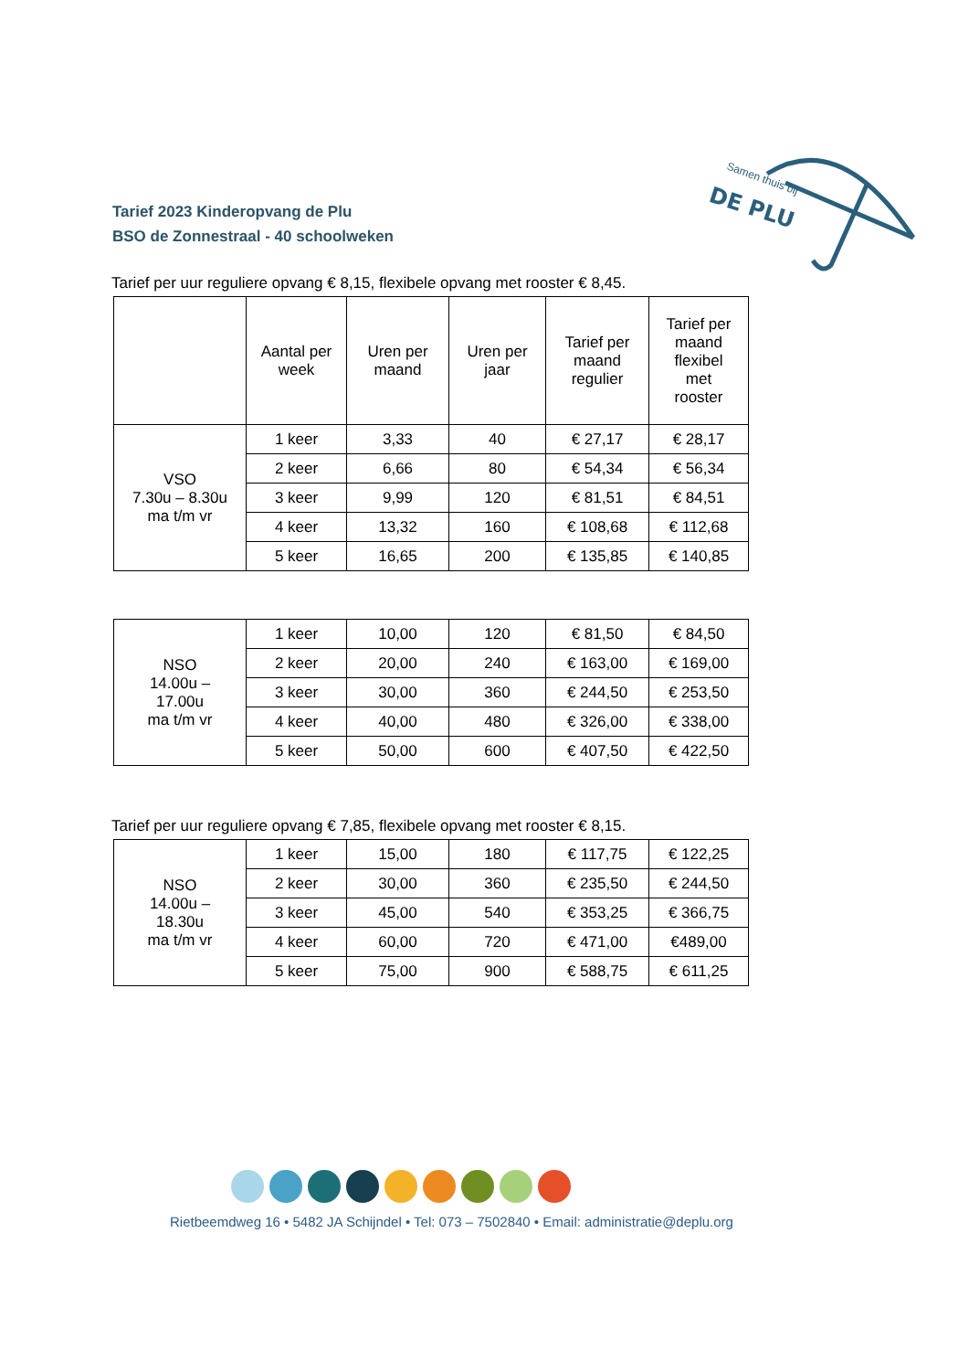DE PLU
Samen thuis bij
Tarief 2023 Kinderopvang de Plu
BSO de Zonnestraal - 40 schoolweken
Tarief per uur reguliere opvang € 8,15, flexibele opvang met rooster € 8,45.
| | Aantal per week | Uren per maand | Uren per jaar | Tarief per maand regulier | Tarief per maand flexibel met rooster |
| --- | --- | --- | --- | --- | --- |
| VSO 7.30u – 8.30u ma t/m vr | 1 keer | 3,33 | 40 | € 27,17 | € 28,17 |
| | 2 keer | 6,66 | 80 | € 54,34 | € 56,34 |
| | 3 keer | 9,99 | 120 | € 81,51 | € 84,51 |
| | 4 keer | 13,32 | 160 | € 108,68 | € 112,68 |
| | 5 keer | 16,65 | 200 | € 135,85 | € 140,85 |
| NSO 14.00u – 17.00u ma t/m vr | 1 keer | 10,00 | 120 | € 81,50 | € 84,50 |
| | 2 keer | 20,00 | 240 | € 163,00 | € 169,00 |
| | 3 keer | 30,00 | 360 | € 244,50 | € 253,50 |
| | 4 keer | 40,00 | 480 | € 326,00 | € 338,00 |
| | 5 keer | 50,00 | 600 | € 407,50 | € 422,50 |
Tarief per uur reguliere opvang € 7,85, flexibele opvang met rooster € 8,15.
| NSO 14.00u – 18.30u ma t/m vr | 1 keer | 15,00 | 180 | € 117,75 | € 122,25 |
| | 2 keer | 30,00 | 360 | € 235,50 | € 244,50 |
| | 3 keer | 45,00 | 540 | € 353,25 | € 366,75 |
| | 4 keer | 60,00 | 720 | € 471,00 | €489,00 |
| | 5 keer | 75,00 | 900 | € 588,75 | € 611,25 |
Rietbeemdweg 16 • 5482 JA Schijndel • Tel: 073 – 7502840 • Email: administratie@deplu.org